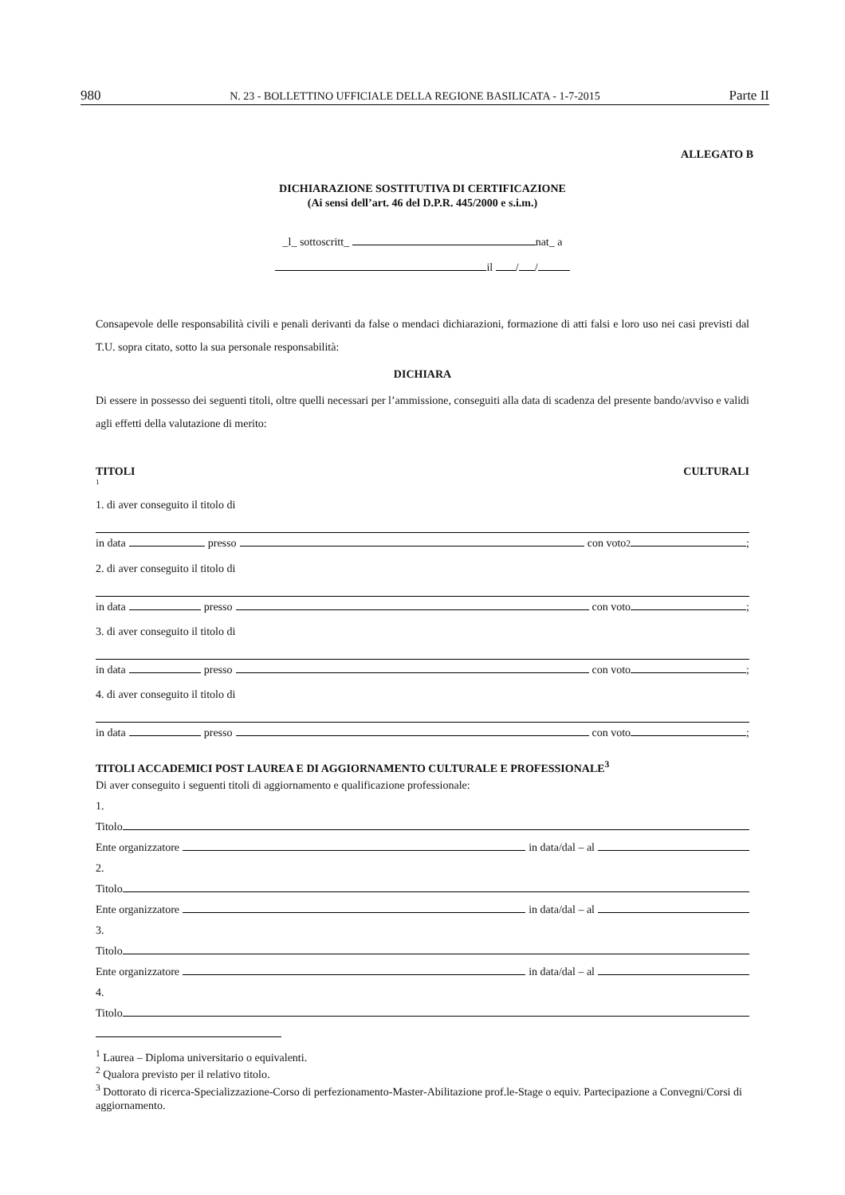980 N. 23 - BOLLETTINO UFFICIALE DELLA REGIONE BASILICATA - 1-7-2015 Parte II
ALLEGATO B
DICHIARAZIONE SOSTITUTIVA DI CERTIFICAZIONE
(Ai sensi dell’art. 46 del D.P.R. 445/2000 e s.i.m.)
_l_ sottoscritt_ nat_ a
il / /
Consapevole delle responsabilità civili e penali derivanti da false o mendaci dichiarazioni, formazione di atti falsi e loro uso nei casi previsti dal T.U. sopra citato, sotto la sua personale responsabilità:
DICHIARA
Di essere in possesso dei seguenti titoli, oltre quelli necessari per l’ammissione, conseguiti alla data di scadenza del presente bando/avviso e validi agli effetti della valutazione di merito:
TITOLI CULTURALI
1
1. di aver conseguito il titolo di
in data presso con voto<sup>2</sup> ;
2. di aver conseguito il titolo di
in data presso con voto ;
3. di aver conseguito il titolo di
in data presso con voto ;
4. di aver conseguito il titolo di
in data presso con voto ;
TITOLI ACCADEMICI POST LAUREA E DI AGGIORNAMENTO CULTURALE E PROFESSIONALE<sup>3</sup>
Di aver conseguito i seguenti titoli di aggiornamento e qualificazione professionale:
1.
Titolo
Ente organizzatore in data/dal – al
2.
Titolo
Ente organizzatore in data/dal – al
3.
Titolo
Ente organizzatore in data/dal – al
4.
Titolo
<sup>1</sup> Laurea – Diploma universitario o equivalenti.
<sup>2</sup> Qualora previsto per il relativo titolo.
<sup>3</sup> Dottorato di ricerca-Specializzazione-Corso di perfezionamento-Master-Abilitazione prof.le-Stage o equiv. Partecipazione a Convegni/Corsi di aggiornamento.